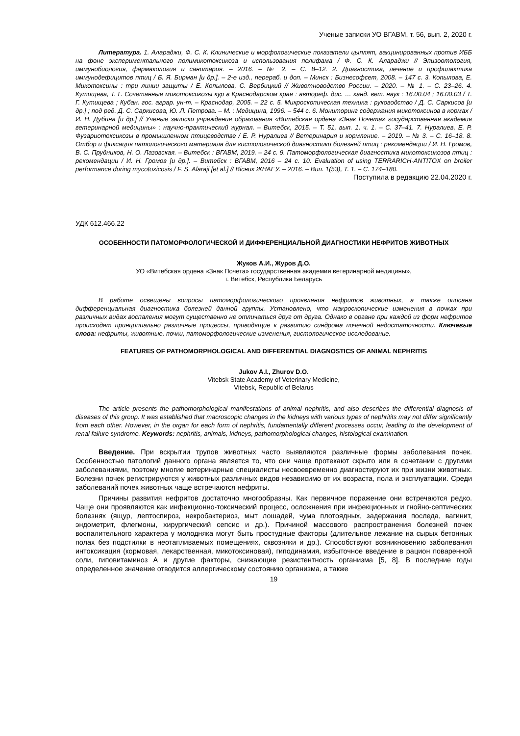Ученые записки УО ВГАВМ, т. 56, вып. 2, 2020 г.
Литература. 1. Алараджи, Ф. С. К. Клинические и морфологические показатели цыплят, вакцинированных против ИББ на фоне экспериментального полимикотоксикоза и использования полифама / Ф. С. К. Алараджи // Эпизоотология, иммунобиология, фармакология и санитария. – 2016. – № 2. – С. 8–12. 2. Диагностика, лечение и профилактика иммунодефицитов птиц / Б. Я. Бирман [и др.]. – 2-е изд., перераб. и доп. – Минск : Бизнесофсет, 2008. – 147 с. 3. Копылова, Е. Микотоксины : три линии защиты / Е. Копылова, С. Вербицкий // Животноводство России. – 2020. – № 1. – С. 23–26. 4. Кутищева, Т. Г. Сочетанные микотоксикозы кур в Краснодарском крае : автореф. дис. … канд. вет. наук : 16.00.04 ; 16.00.03 / Т. Г. Кутищева ; Кубан. гос. аграр. ун-т. – Краснодар, 2005. – 22 с. 5. Микроскопическая техника : руководство / Д. С. Саркисов [и др.] ; под ред. Д. С. Саркисова, Ю. Л. Петрова. – М. : Медицина, 1996. – 544 с. 6. Мониторинг содержания микотоксинов в кормах / И. Н. Дубина [и др.] // Ученые записки учреждения образования «Витебская ордена «Знак Почета» государственная академия ветеринарной медицины» : научно-практический журнал. – Витебск, 2015. – Т. 51, вып. 1, ч. 1. – С. 37–41. 7. Нуралиев, Е. Р. Фузариотоксикозы в промышленном птицеводстве / Е. Р. Нуралиев // Ветеринария и кормление. – 2019. – № 3. – С. 16–18. 8. Отбор и фиксация патологического материала для гистологической диагностики болезней птиц : рекомендации / И. Н. Громов, В. С. Прудников, Н. О. Лазовская. – Витебск : ВГАВМ, 2019. – 24 с. 9. Патоморфологическая диагностика микотоксикозов птиц : рекомендации / И. Н. Громов [и др.]. – Витебск : ВГАВМ, 2016 – 24 с. 10. Evaluation of using TERRARICH-ANTITOX on broiler performance during mycotoxicosis / F. S. Alaraji [et al.] // Вісник ЖНАЕУ. – 2016. – Вип. 1(53), Т. 1. – С. 174–180.
Поступила в редакцию 22.04.2020 г.
УДК 612.466.22
ОСОБЕННОСТИ ПАТОМОРФОЛОГИЧЕСКОЙ И ДИФФЕРЕНЦИАЛЬНОЙ ДИАГНОСТИКИ НЕФРИТОВ ЖИВОТНЫХ
Жуков А.И., Журов Д.О.
УО «Витебская ордена «Знак Почета» государственная академия ветеринарной медицины»,
г. Витебск, Республика Беларусь
В работе освещены вопросы патоморфологического проявления нефритов животных, а также описана дифференциальная диагностика болезней данной группы. Установлено, что макроскопические изменения в почках при различных видах воспаления могут существенно не отличаться друг от друга. Однако в органе при каждой из форм нефритов происходят принципиально различные процессы, приводящие к развитию синдрома почечной недостаточности. Ключевые слова: нефриты, животные, почки, патоморфологические изменения, гистологическое исследование.
FEATURES OF PATHOMORPHOLOGICAL AND DIFFERENTIAL DIAGNOSTICS OF ANIMAL NEPHRITIS
Jukov A.I., Zhurov D.O.
Vitebsk State Academy of Veterinary Medicine,
Vitebsk, Republic of Belarus
The article presents the pathomorphological manifestations of animal nephritis, and also describes the differential diagnosis of diseases of this group. It was established that macroscopic changes in the kidneys with various types of nephritits may not differ significantly from each other. However, in the organ for each form of nephritis, fundamentally different processes occur, leading to the development of renal failure syndrome. Keywords: nephritis, animals, kidneys, pathomorphological changes, histological examination.
Введение. При вскрытии трупов животных часто выявляются различные формы заболевания почек. Особенностью патологий данного органа является то, что они чаще протекают скрыто или в сочетании с другими заболеваниями, поэтому многие ветеринарные специалисты несвоевременно диагностируют их при жизни животных. Болезни почек регистрируются у животных различных видов независимо от их возраста, пола и эксплуатации. Среди заболеваний почек животных чаще встречаются нефриты.
Причины развития нефритов достаточно многообразны. Как первичное поражение они встречаются редко. Чаще они проявляются как инфекционно-токсический процесс, осложнения при инфекционных и гнойно-септических болезнях (ящур, лептоспироз, некробактериоз, мыт лошадей, чума плотоядных, задержания последа, вагинит, эндометрит, флегмоны, хирургический сепсис и др.). Причиной массового распространения болезней почек воспалительного характера у молодняка могут быть простудные факторы (длительное лежание на сырых бетонных полах без подстилки в неотапливаемых помещениях, сквозняки и др.). Способствуют возникновению заболевания интоксикация (кормовая, лекарственная, микотоксиновая), гиподинамия, избыточное введение в рацион поваренной соли, гиповитаминоз А и другие факторы, снижающие резистентность организма [5, 8]. В последние годы определенное значение отводится аллергическому состоянию организма, а также
19